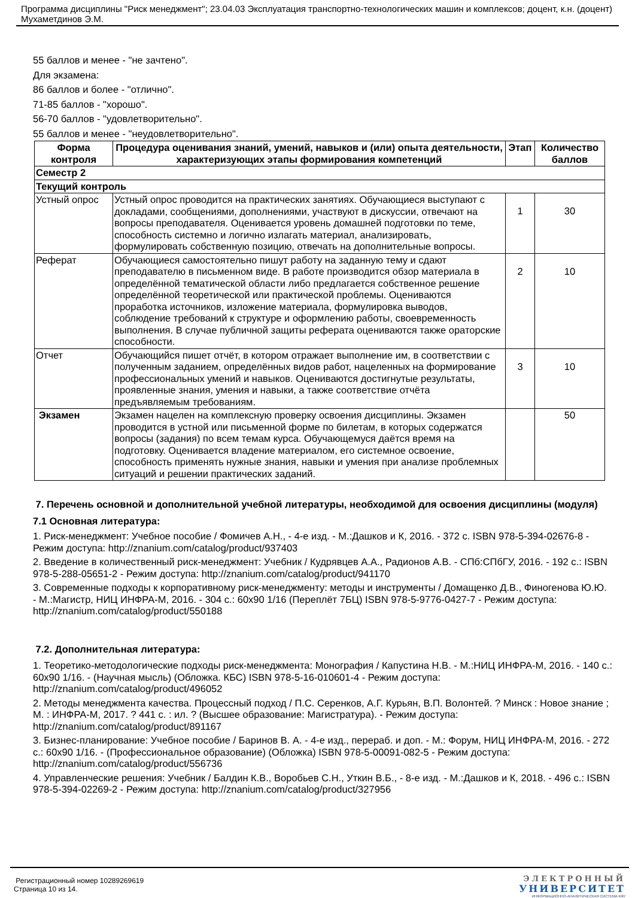Программа дисциплины "Риск менеджмент"; 23.04.03 Эксплуатация транспортно-технологических машин и комплексов; доцент, к.н. (доцент) Мухаметдинов Э.М.
55 баллов и менее - "не зачтено".
Для экзамена:
86 баллов и более - "отлично".
71-85 баллов - "хорошо".
56-70 баллов - "удовлетворительно".
55 баллов и менее - "неудовлетворительно".
| Форма контроля | Процедура оценивания знаний, умений, навыков и (или) опыта деятельности, характеризующих этапы формирования компетенций | Этап | Количество баллов |
| --- | --- | --- | --- |
| Семестр 2 | | | |
| Текущий контроль | | | |
| Устный опрос | Устный опрос проводится на практических занятиях. Обучающиеся выступают с докладами, сообщениями, дополнениями, участвуют в дискуссии, отвечают на вопросы преподавателя. Оценивается уровень домашней подготовки по теме, способность системно и логично излагать материал, анализировать, формулировать собственную позицию, отвечать на дополнительные вопросы. | 1 | 30 |
| Реферат | Обучающиеся самостоятельно пишут работу на заданную тему и сдают преподавателю в письменном виде. В работе производится обзор материала в определённой тематической области либо предлагается собственное решение определённой теоретической или практической проблемы. Оцениваются проработка источников, изложение материала, формулировка выводов, соблюдение требований к структуре и оформлению работы, своевременность выполнения. В случае публичной защиты реферата оцениваются также ораторские способности. | 2 | 10 |
| Отчет | Обучающийся пишет отчёт, в котором отражает выполнение им, в соответствии с полученным заданием, определённых видов работ, нацеленных на формирование профессиональных умений и навыков. Оцениваются достигнутые результаты, проявленные знания, умения и навыки, а также соответствие отчёта предъявляемым требованиям. | 3 | 10 |
| Экзамен | Экзамен нацелен на комплексную проверку освоения дисциплины. Экзамен проводится в устной или письменной форме по билетам, в которых содержатся вопросы (задания) по всем темам курса. Обучающемуся даётся время на подготовку. Оценивается владение материалом, его системное освоение, способность применять нужные знания, навыки и умения при анализе проблемных ситуаций и решении практических заданий. | | 50 |
7. Перечень основной и дополнительной учебной литературы, необходимой для освоения дисциплины (модуля)
7.1 Основная литература:
1. Риск-менеджмент: Учебное пособие / Фомичев А.Н., - 4-е изд. - М.:Дашков и К, 2016. - 372 с. ISBN 978-5-394-02676-8 - Режим доступа: http://znanium.com/catalog/product/937403
2. Введение в количественный риск-менеджмент: Учебник / Кудрявцев А.А., Радионов А.В. - СПб:СПбГУ, 2016. - 192 с.: ISBN 978-5-288-05651-2 - Режим доступа: http://znanium.com/catalog/product/941170
3. Современные подходы к корпоративному риск-менеджменту: методы и инструменты / Домащенко Д.В., Финогенова Ю.Ю. - М.:Магистр, НИЦ ИНФРА-М, 2016. - 304 с.: 60x90 1/16 (Переплёт 7БЦ) ISBN 978-5-9776-0427-7 - Режим доступа: http://znanium.com/catalog/product/550188
7.2. Дополнительная литература:
1. Теоретико-методологические подходы риск-менеджмента: Монография / Капустина Н.В. - М.:НИЦ ИНФРА-М, 2016. - 140 с.: 60x90 1/16. - (Научная мысль) (Обложка. КБС) ISBN 978-5-16-010601-4 - Режим доступа: http://znanium.com/catalog/product/496052
2. Методы менеджмента качества. Процессный подход / П.С. Серенков, А.Г. Курьян, В.П. Волонтей. ? Минск : Новое знание ; М. : ИНФРА-М, 2017. ? 441 с. : ил. ? (Высшее образование: Магистратура). - Режим доступа: http://znanium.com/catalog/product/891167
3. Бизнес-планирование: Учебное пособие / Баринов В. А. - 4-е изд., перераб. и доп. - М.: Форум, НИЦ ИНФРА-М, 2016. - 272 с.: 60x90 1/16. - (Профессиональное образование) (Обложка) ISBN 978-5-00091-082-5 - Режим доступа: http://znanium.com/catalog/product/556736
4. Управленческие решения: Учебник / Балдин К.В., Воробьев С.Н., Уткин В.Б., - 8-е изд. - М.:Дашков и К, 2018. - 496 с.: ISBN 978-5-394-02269-2 - Режим доступа: http://znanium.com/catalog/product/327956
ЭЛЕКТРОННЫЙ
УНИВЕРСИТЕТ
ИНФОРМАЦИОННО-АНАЛИТИЧЕСКАЯ СИСТЕМА КФУ
Регистрационный номер 10289269619
Страница 10 из 14.